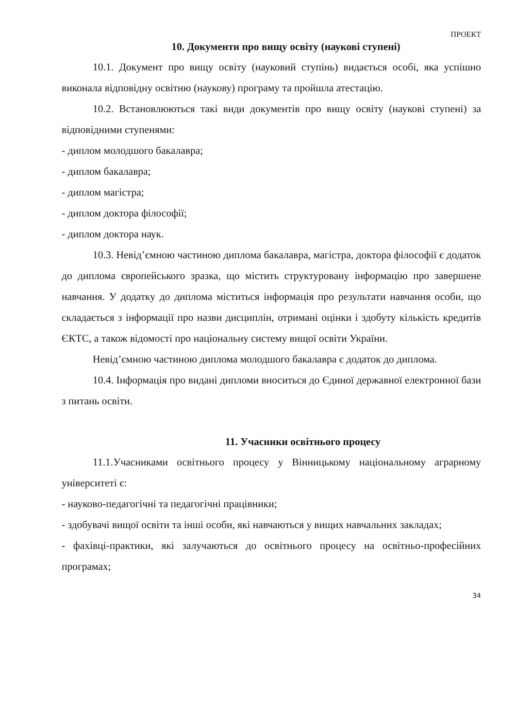ПРОЕКТ
10. Документи про вищу освіту (наукові ступені)
10.1. Документ про вищу освіту (науковий ступінь) видається особі, яка успішно виконала відповідну освітню (наукову) програму та пройшла атестацію.
10.2. Встановлюються такі види документів про вищу освіту (наукові ступені) за відповідними ступенями:
- диплом молодшого бакалавра;
- диплом бакалавра;
- диплом магістра;
- диплом доктора філософії;
- диплом доктора наук.
10.3. Невід’ємною частиною диплома бакалавра, магістра, доктора філософії є додаток до диплома європейського зразка, що містить структуровану інформацію про завершене навчання. У додатку до диплома міститься інформація про результати навчання особи, що складається з інформації про назви дисциплін, отримані оцінки і здобуту кількість кредитів ЄКТС, а також відомості про національну систему вищої освіти України.
Невід’ємною частиною диплома молодшого бакалавра є додаток до диплома.
10.4. Інформація про видані дипломи вноситься до Єдиної державної електронної бази з питань освіти.
11. Учасники освітнього процесу
11.1.Учасниками освітнього процесу у Вінницькому національному аграрному університеті є:
- науково-педагогічні та педагогічні працівники;
- здобувачі вищої освіти та інші особи, які навчаються у вищих навчальних закладах;
- фахівці-практики, які залучаються до освітнього процесу на освітньо-професійних програмах;
34